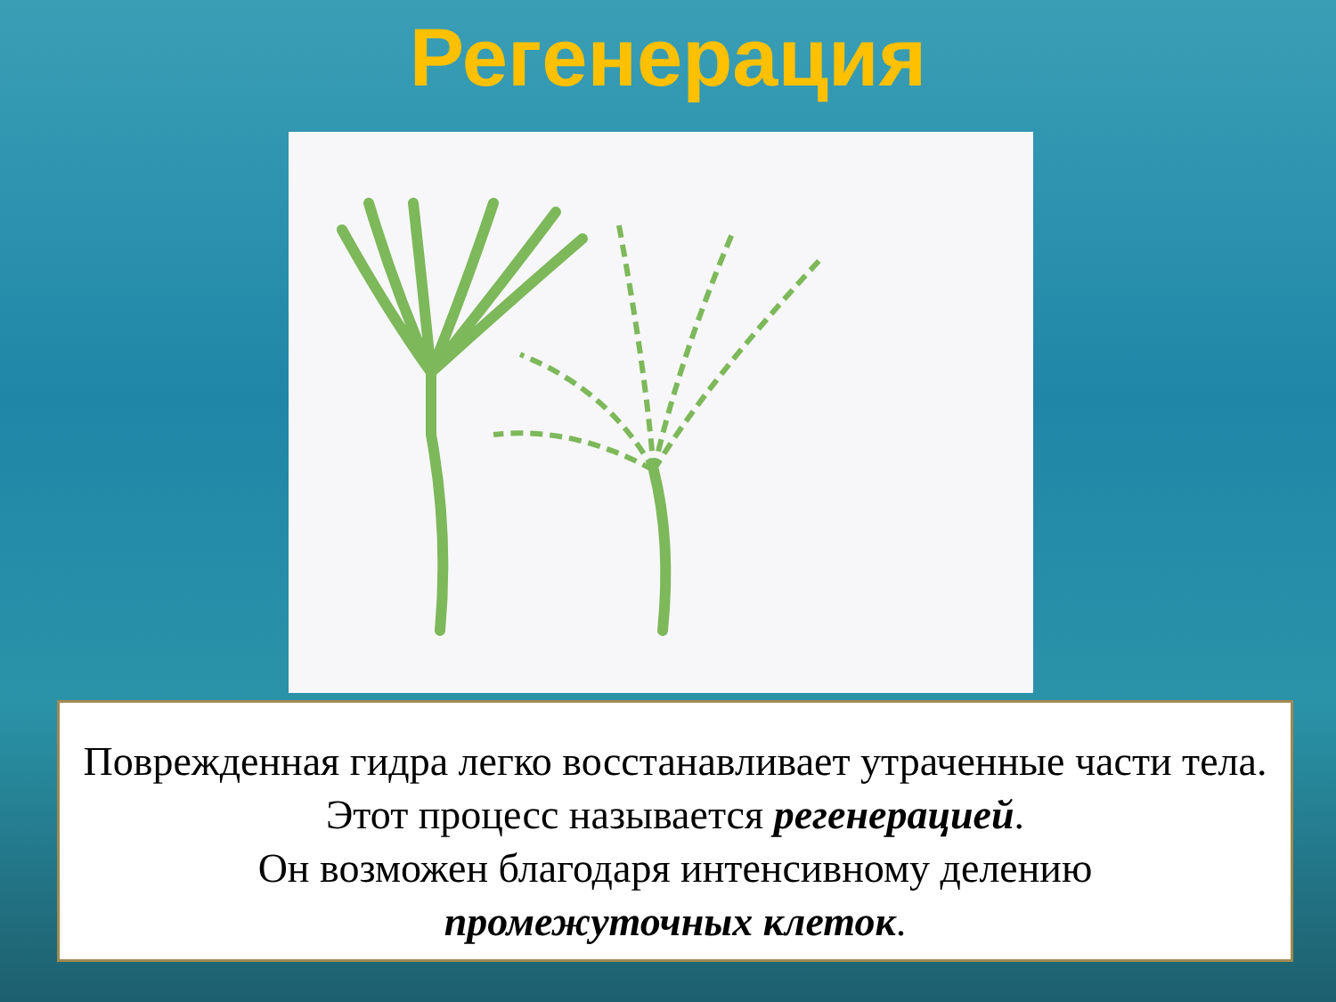Регенерация
Поврежденная гидра легко восстанавливает утраченные части тела. Этот процесс называется регенерацией.
Он возможен благодаря интенсивному делению
промежуточных клеток.